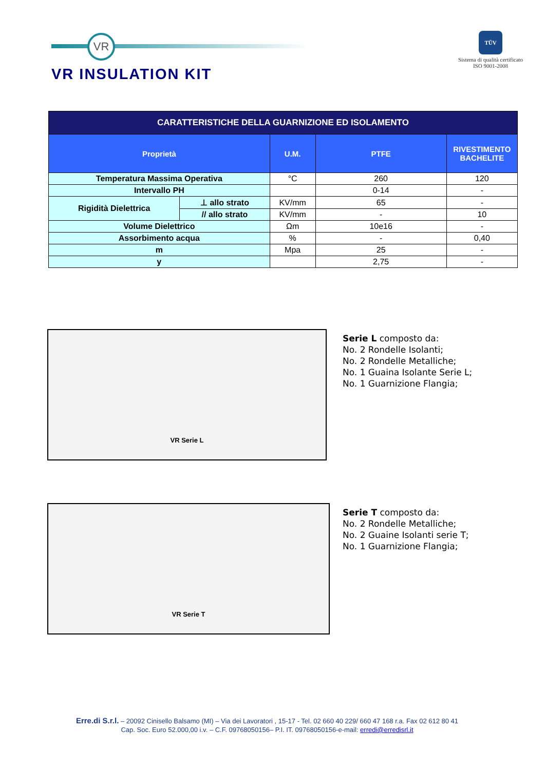VR
VR INSULATION KIT
TÜV
Sistema di qualità certificato
ISO 9001-2008
| CARATTERISTICHE DELLA GUARNIZIONE ED ISOLAMENTO | | | | |
| --- | --- | --- | --- | --- |
| Proprietà | | U.M. | PTFE | RIVESTIMENTO BACHELITE |
| Temperatura Massima Operativa | | °C | 260 | 120 |
| Intervallo PH | | | 0-14 | - |
| Rigidità Dielettrica | ⊥ allo strato | KV/mm | 65 | - |
| | // allo strato | KV/mm | - | 10 |
| Volume Dielettrico | | Ωm | 10e16 | - |
| Assorbimento acqua | | % | - | 0,40 |
| m | | Mpa | 25 | - |
| y | | | 2,75 | - |
VR Serie L
Serie L composto da:
No. 2 Rondelle Isolanti;
No. 2 Rondelle Metalliche;
No. 1 Guaina Isolante Serie L;
No. 1 Guarnizione Flangia;
VR Serie T
Serie T composto da:
No. 2 Rondelle Metalliche;
No. 2 Guaine Isolanti serie T;
No. 1 Guarnizione Flangia;
Erre.di S.r.l. – 20092 Cinisello Balsamo (MI) – Via dei Lavoratori , 15-17 - Tel. 02 660 40 229/ 660 47 168 r.a. Fax 02 612 80 41
Cap. Soc. Euro 52.000,00 i.v. – C.F. 09768050156– P.I. IT. 09768050156-e-mail: erredi@erredisrl.it